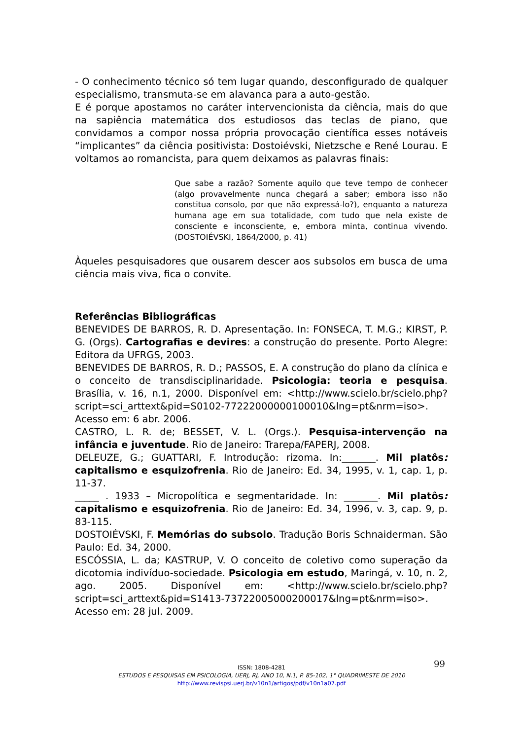- O conhecimento técnico só tem lugar quando, desconfigurado de qualquer especialismo, transmuta-se em alavanca para a auto-gestão.
E é porque apostamos no caráter intervencionista da ciência, mais do que na sapiência matemática dos estudiosos das teclas de piano, que convidamos a compor nossa própria provocação científica esses notáveis “implicantes” da ciência positivista: Dostoiévski, Nietzsche e René Lourau. E voltamos ao romancista, para quem deixamos as palavras finais:
Que sabe a razão? Somente aquilo que teve tempo de conhecer (algo provavelmente nunca chegará a saber; embora isso não constitua consolo, por que não expressá-lo?), enquanto a natureza humana age em sua totalidade, com tudo que nela existe de consciente e inconsciente, e, embora minta, continua vivendo. (DOSTOIÉVSKI, 1864/2000, p. 41)
Àqueles pesquisadores que ousarem descer aos subsolos em busca de uma ciência mais viva, fica o convite.
Referências Bibliográficas
BENEVIDES DE BARROS, R. D. Apresentação. In: FONSECA, T. M.G.; KIRST, P. G. (Orgs). Cartografias e devires: a construção do presente. Porto Alegre: Editora da UFRGS, 2003.
BENEVIDES DE BARROS, R. D.; PASSOS, E. A construção do plano da clínica e o conceito de transdisciplinaridade. Psicologia: teoria e pesquisa. Brasília, v. 16, n.1, 2000. Disponível em: <http://www.scielo.br/scielo.php?script=sci_arttext&pid=S0102-77222000000100010&lng=pt&nrm=iso>. Acesso em: 6 abr. 2006.
CASTRO, L. R. de; BESSET, V. L. (Orgs.). Pesquisa-intervenção na infância e juventude. Rio de Janeiro: Trarepa/FAPERJ, 2008.
DELEUZE, G.; GUATTARI, F. Introdução: rizoma. In:_______. Mil platôs: capitalismo e esquizofrenia. Rio de Janeiro: Ed. 34, 1995, v. 1, cap. 1, p. 11-37.
_____ . 1933 – Micropolítica e segmentaridade. In: _______. Mil platôs: capitalismo e esquizofrenia. Rio de Janeiro: Ed. 34, 1996, v. 3, cap. 9, p. 83-115.
DOSTOIÉVSKI, F. Memórias do subsolo. Tradução Boris Schnaiderman. São Paulo: Ed. 34, 2000.
ESCÓSSIA, L. da; KASTRUP, V. O conceito de coletivo como superação da dicotomia indivíduo-sociedade. Psicologia em estudo, Maringá, v. 10, n. 2, ago. 2005. Disponível em: <http://www.scielo.br/scielo.php?script=sci_arttext&pid=S1413-73722005000200017&lng=pt&nrm=iso>. Acesso em: 28 jul. 2009.
99
ISSN: 1808-4281
ESTUDOS E PESQUISAS EM PSICOLOGIA, UERJ, RJ, ANO 10, N.1, P. 85-102, 1° QUADRIMESTE DE 2010
http://www.revispsi.uerj.br/v10n1/artigos/pdf/v10n1a07.pdf